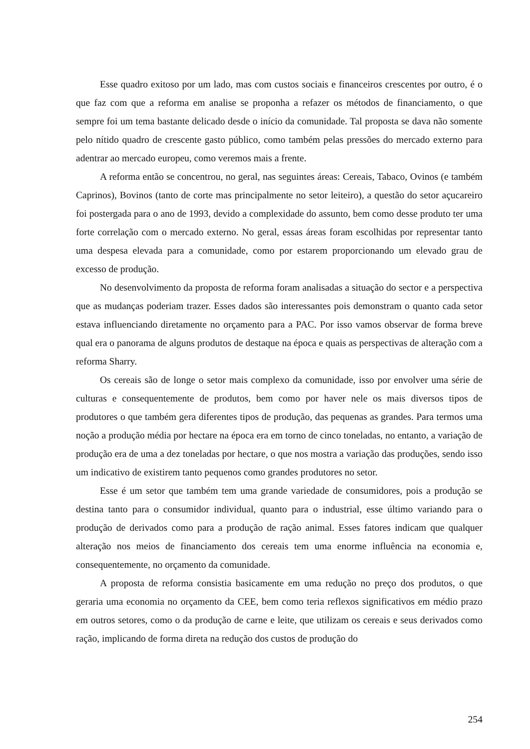Esse quadro exitoso por um lado, mas com custos sociais e financeiros crescentes por outro, é o que faz com que a reforma em analise se proponha a refazer os métodos de financiamento, o que sempre foi um tema bastante delicado desde o início da comunidade. Tal proposta se dava não somente pelo nítido quadro de crescente gasto público, como também pelas pressões do mercado externo para adentrar ao mercado europeu, como veremos mais a frente.
A reforma então se concentrou, no geral, nas seguintes áreas: Cereais, Tabaco, Ovinos (e também Caprinos), Bovinos (tanto de corte mas principalmente no setor leiteiro), a questão do setor açucareiro foi postergada para o ano de 1993, devido a complexidade do assunto, bem como desse produto ter uma forte correlação com o mercado externo. No geral, essas áreas foram escolhidas por representar tanto uma despesa elevada para a comunidade, como por estarem proporcionando um elevado grau de excesso de produção.
No desenvolvimento da proposta de reforma foram analisadas a situação do sector e a perspectiva que as mudanças poderiam trazer. Esses dados são interessantes pois demonstram o quanto cada setor estava influenciando diretamente no orçamento para a PAC. Por isso vamos observar de forma breve qual era o panorama de alguns produtos de destaque na época e quais as perspectivas de alteração com a reforma Sharry.
Os cereais são de longe o setor mais complexo da comunidade, isso por envolver uma série de culturas e consequentemente de produtos, bem como por haver nele os mais diversos tipos de produtores o que também gera diferentes tipos de produção, das pequenas as grandes. Para termos uma noção a produção média por hectare na época era em torno de cinco toneladas, no entanto, a variação de produção era de uma a dez toneladas por hectare, o que nos mostra a variação das produções, sendo isso um indicativo de existirem tanto pequenos como grandes produtores no setor.
Esse é um setor que também tem uma grande variedade de consumidores, pois a produção se destina tanto para o consumidor individual, quanto para o industrial, esse último variando para o produção de derivados como para a produção de ração animal. Esses fatores indicam que qualquer alteração nos meios de financiamento dos cereais tem uma enorme influência na economia e, consequentemente, no orçamento da comunidade.
A proposta de reforma consistia basicamente em uma redução no preço dos produtos, o que geraria uma economia no orçamento da CEE, bem como teria reflexos significativos em médio prazo em outros setores, como o da produção de carne e leite, que utilizam os cereais e seus derivados como ração, implicando de forma direta na redução dos custos de produção do
254